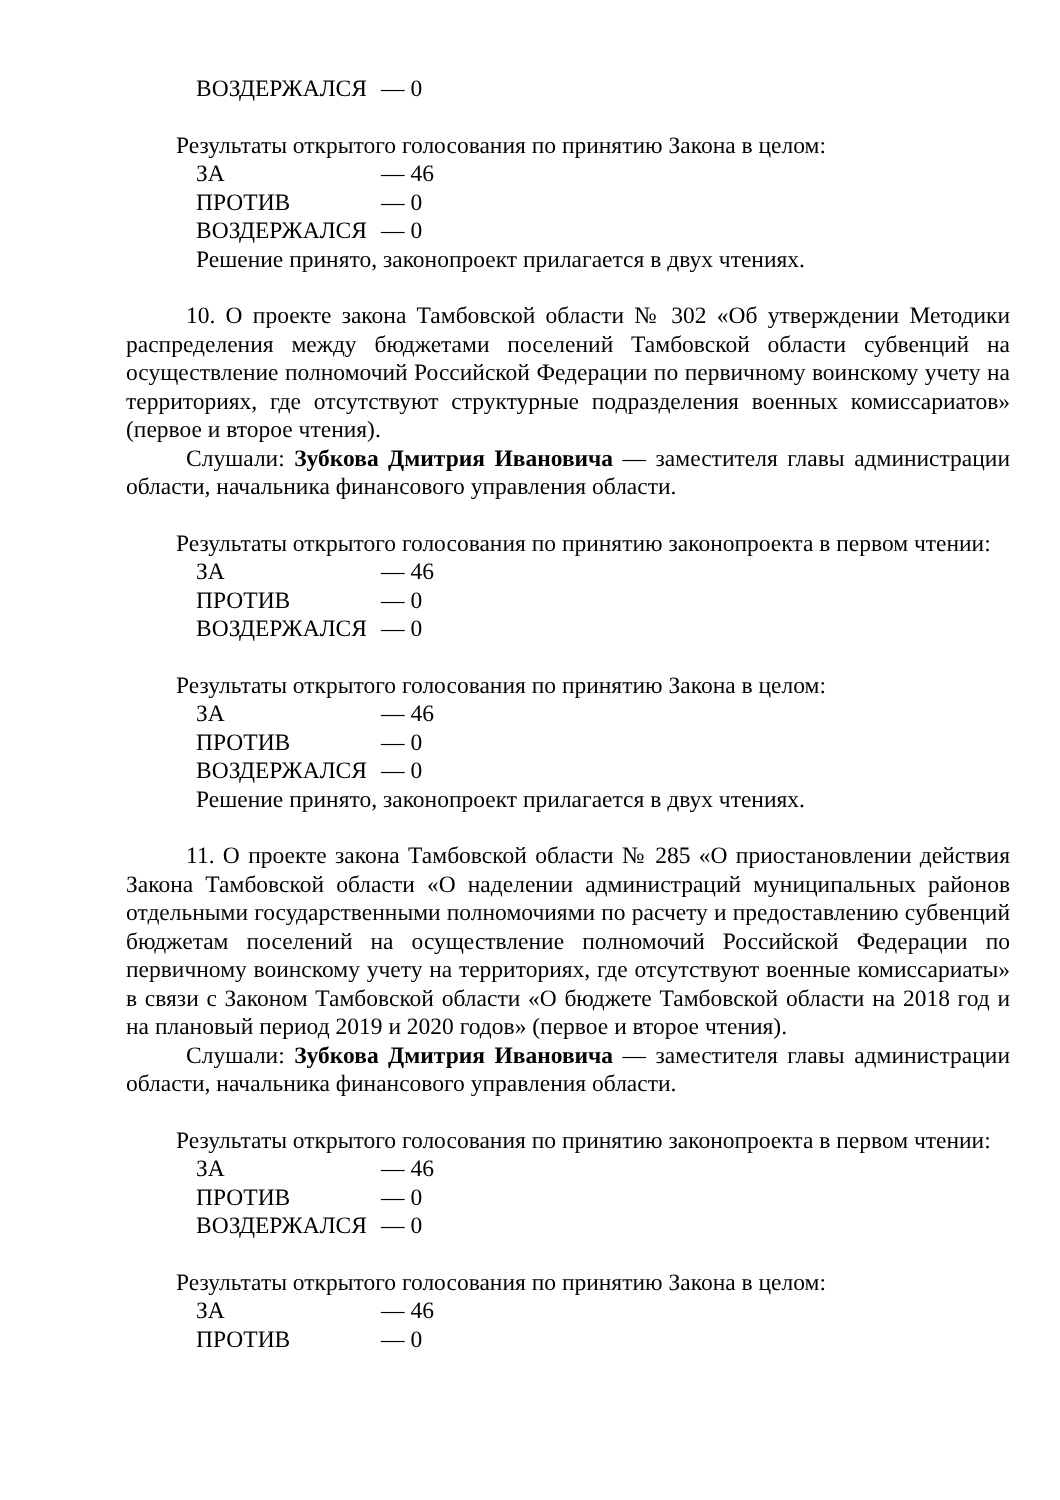ВОЗДЕРЖАЛСЯ — 0
Результаты открытого голосования по принятию Закона в целом:
ЗА — 46
ПРОТИВ — 0
ВОЗДЕРЖАЛСЯ — 0
Решение принято, законопроект прилагается в двух чтениях.
10. О проекте закона Тамбовской области № 302 «Об утверждении Методики распределения между бюджетами поселений Тамбовской области субвенций на осуществление полномочий Российской Федерации по первичному воинскому учету на территориях, где отсутствуют структурные подразделения военных комиссариатов» (первое и второе чтения).
Слушали: Зубкова Дмитрия Ивановича — заместителя главы администрации области, начальника финансового управления области.
Результаты открытого голосования по принятию законопроекта в первом чтении:
ЗА — 46
ПРОТИВ — 0
ВОЗДЕРЖАЛСЯ — 0
Результаты открытого голосования по принятию Закона в целом:
ЗА — 46
ПРОТИВ — 0
ВОЗДЕРЖАЛСЯ — 0
Решение принято, законопроект прилагается в двух чтениях.
11. О проекте закона Тамбовской области № 285 «О приостановлении действия Закона Тамбовской области «О наделении администраций муниципальных районов отдельными государственными полномочиями по расчету и предоставлению субвенций бюджетам поселений на осуществление полномочий Российской Федерации по первичному воинскому учету на территориях, где отсутствуют военные комиссариаты» в связи с Законом Тамбовской области «О бюджете Тамбовской области на 2018 год и на плановый период 2019 и 2020 годов» (первое и второе чтения).
Слушали: Зубкова Дмитрия Ивановича — заместителя главы администрации области, начальника финансового управления области.
Результаты открытого голосования по принятию законопроекта в первом чтении:
ЗА — 46
ПРОТИВ — 0
ВОЗДЕРЖАЛСЯ — 0
Результаты открытого голосования по принятию Закона в целом:
ЗА — 46
ПРОТИВ — 0